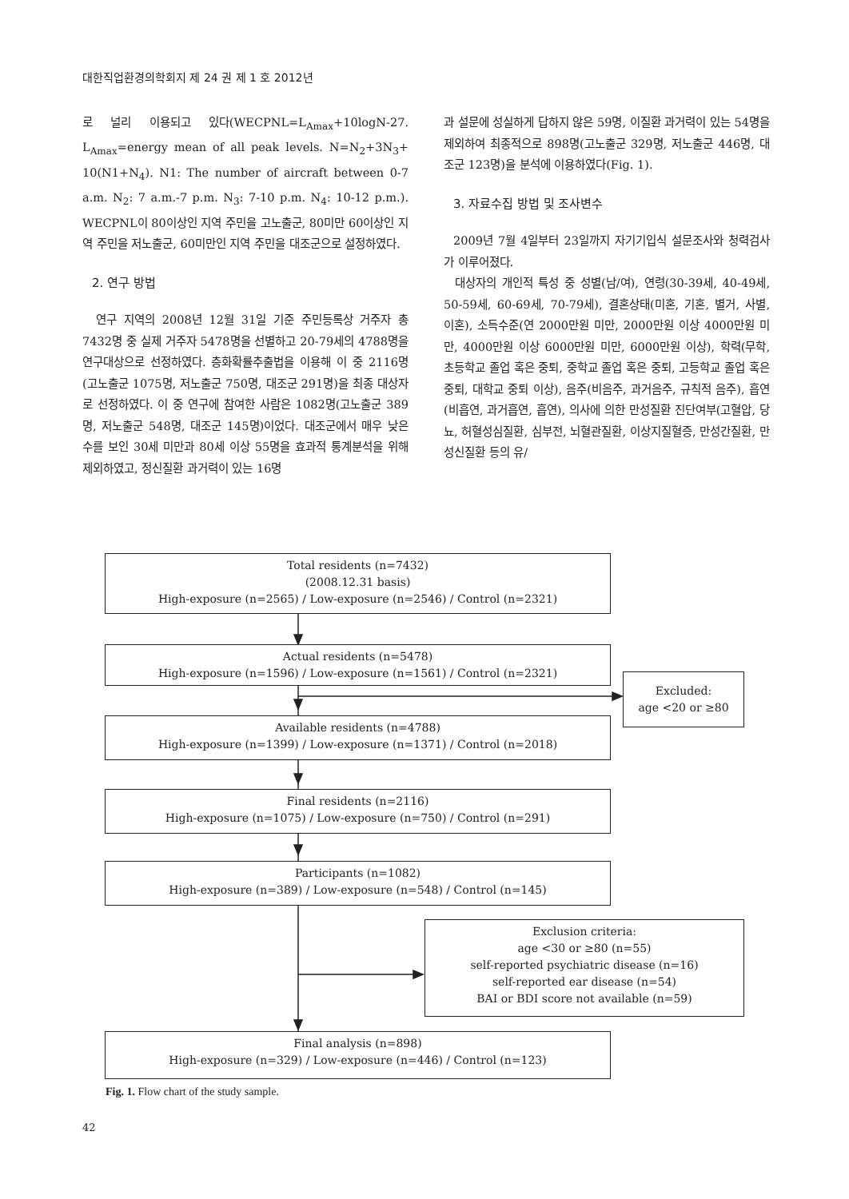대한직업환경의학회지 제 24 권 제 1 호 2012년
로 널리 이용되고 있다(WECPNL=L<sub>Amax</sub>+10logN-27. L<sub>Amax</sub>=energy mean of all peak levels. N=N<sub>2</sub>+3N<sub>3</sub>+ 10(N1+N<sub>4</sub>). N1: The number of aircraft between 0-7 a.m. N<sub>2</sub>: 7 a.m.-7 p.m. N<sub>3</sub>: 7-10 p.m. N<sub>4</sub>: 10-12 p.m.). WECPNL이 80이상인 지역 주민을 고노출군, 80미만 60이상인 지역 주민을 저노출군, 60미만인 지역 주민을 대조군으로 설정하였다.
2. 연구 방법
연구 지역의 2008년 12월 31일 기준 주민등록상 거주자 총 7432명 중 실제 거주자 5478명을 선별하고 20-79세의 4788명을 연구대상으로 선정하였다. 층화확률추출법을 이용해 이 중 2116명(고노출군 1075명, 저노출군 750명, 대조군 291명)을 최종 대상자로 선정하였다. 이 중 연구에 참여한 사람은 1082명(고노출군 389명, 저노출군 548명, 대조군 145명)이었다. 대조군에서 매우 낮은 수를 보인 30세 미만과 80세 이상 55명을 효과적 통계분석을 위해 제외하였고, 정신질환 과거력이 있는 16명
과 설문에 성실하게 답하지 않은 59명, 이질환 과거력이 있는 54명을 제외하여 최종적으로 898명(고노출군 329명, 저노출군 446명, 대조군 123명)을 분석에 이용하였다(Fig. 1).
3. 자료수집 방법 및 조사변수
2009년 7월 4일부터 23일까지 자기기입식 설문조사와 청력검사가 이루어졌다.
대상자의 개인적 특성 중 성별(남/여), 연령(30-39세, 40-49세, 50-59세, 60-69세, 70-79세), 결혼상태(미혼, 기혼, 별거, 사별, 이혼), 소득수준(연 2000만원 미만, 2000만원 이상 4000만원 미만, 4000만원 이상 6000만원 미만, 6000만원 이상), 학력(무학, 초등학교 졸업 혹은 중퇴, 중학교 졸업 혹은 중퇴, 고등학교 졸업 혹은 중퇴, 대학교 중퇴 이상), 음주(비음주, 과거음주, 규칙적 음주), 흡연(비흡연, 과거흡연, 흡연), 의사에 의한 만성질환 진단여부(고혈압, 당뇨, 허혈성심질환, 심부전, 뇌혈관질환, 이상지질혈증, 만성간질환, 만성신질환 등의 유/
Total residents (n=7432)
(2008.12.31 basis)
High-exposure (n=2565) / Low-exposure (n=2546) / Control (n=2321)
Actual residents (n=5478)
High-exposure (n=1596) / Low-exposure (n=1561) / Control (n=2321)
Excluded:
age <20 or ≥80
Available residents (n=4788)
High-exposure (n=1399) / Low-exposure (n=1371) / Control (n=2018)
Final residents (n=2116)
High-exposure (n=1075) / Low-exposure (n=750) / Control (n=291)
Participants (n=1082)
High-exposure (n=389) / Low-exposure (n=548) / Control (n=145)
Exclusion criteria:
age <30 or ≥80 (n=55)
self-reported psychiatric disease (n=16)
self-reported ear disease (n=54)
BAI or BDI score not available (n=59)
Final analysis (n=898)
High-exposure (n=329) / Low-exposure (n=446) / Control (n=123)
Fig. 1. Flow chart of the study sample.
42